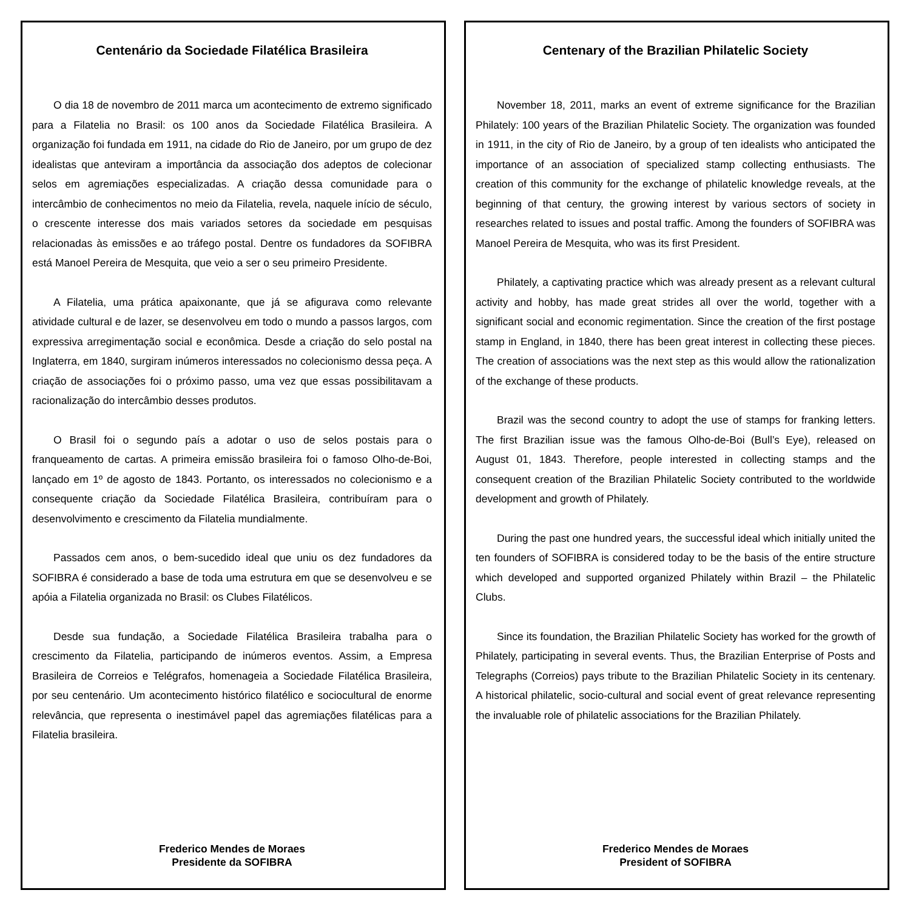Centenário da Sociedade Filatélica Brasileira
O dia 18 de novembro de 2011 marca um acontecimento de extremo significado para a Filatelia no Brasil: os 100 anos da Sociedade Filatélica Brasileira. A organização foi fundada em 1911, na cidade do Rio de Janeiro, por um grupo de dez idealistas que anteviram a importância da associação dos adeptos de colecionar selos em agremiações especializadas. A criação dessa comunidade para o intercâmbio de conhecimentos no meio da Filatelia, revela, naquele início de século, o crescente interesse dos mais variados setores da sociedade em pesquisas relacionadas às emissões e ao tráfego postal. Dentre os fundadores da SOFIBRA está Manoel Pereira de Mesquita, que veio a ser o seu primeiro Presidente.
A Filatelia, uma prática apaixonante, que já se afigurava como relevante atividade cultural e de lazer, se desenvolveu em todo o mundo a passos largos, com expressiva arregimentação social e econômica. Desde a criação do selo postal na Inglaterra, em 1840, surgiram inúmeros interessados no colecionismo dessa peça. A criação de associações foi o próximo passo, uma vez que essas possibilitavam a racionalização do intercâmbio desses produtos.
O Brasil foi o segundo país a adotar o uso de selos postais para o franqueamento de cartas. A primeira emissão brasileira foi o famoso Olho-de-Boi, lançado em 1º de agosto de 1843. Portanto, os interessados no colecionismo e a consequente criação da Sociedade Filatélica Brasileira, contribuíram para o desenvolvimento e crescimento da Filatelia mundialmente.
Passados cem anos, o bem-sucedido ideal que uniu os dez fundadores da SOFIBRA é considerado a base de toda uma estrutura em que se desenvolveu e se apóia a Filatelia organizada no Brasil: os Clubes Filatélicos.
Desde sua fundação, a Sociedade Filatélica Brasileira trabalha para o crescimento da Filatelia, participando de inúmeros eventos. Assim, a Empresa Brasileira de Correios e Telégrafos, homenageia a Sociedade Filatélica Brasileira, por seu centenário. Um acontecimento histórico filatélico e sociocultural de enorme relevância, que representa o inestimável papel das agremiações filatélicas para a Filatelia brasileira.
Frederico Mendes de Moraes
Presidente da SOFIBRA
Centenary of the Brazilian Philatelic Society
November 18, 2011, marks an event of extreme significance for the Brazilian Philately: 100 years of the Brazilian Philatelic Society. The organization was founded in 1911, in the city of Rio de Janeiro, by a group of ten idealists who anticipated the importance of an association of specialized stamp collecting enthusiasts. The creation of this community for the exchange of philatelic knowledge reveals, at the beginning of that century, the growing interest by various sectors of society in researches related to issues and postal traffic. Among the founders of SOFIBRA was Manoel Pereira de Mesquita, who was its first President.
Philately, a captivating practice which was already present as a relevant cultural activity and hobby, has made great strides all over the world, together with a significant social and economic regimentation. Since the creation of the first postage stamp in England, in 1840, there has been great interest in collecting these pieces. The creation of associations was the next step as this would allow the rationalization of the exchange of these products.
Brazil was the second country to adopt the use of stamps for franking letters. The first Brazilian issue was the famous Olho-de-Boi (Bull’s Eye), released on August 01, 1843. Therefore, people interested in collecting stamps and the consequent creation of the Brazilian Philatelic Society contributed to the worldwide development and growth of Philately.
During the past one hundred years, the successful ideal which initially united the ten founders of SOFIBRA is considered today to be the basis of the entire structure which developed and supported organized Philately within Brazil – the Philatelic Clubs.
Since its foundation, the Brazilian Philatelic Society has worked for the growth of Philately, participating in several events. Thus, the Brazilian Enterprise of Posts and Telegraphs (Correios) pays tribute to the Brazilian Philatelic Society in its centenary. A historical philatelic, socio-cultural and social event of great relevance representing the invaluable role of philatelic associations for the Brazilian Philately.
Frederico Mendes de Moraes
President of SOFIBRA